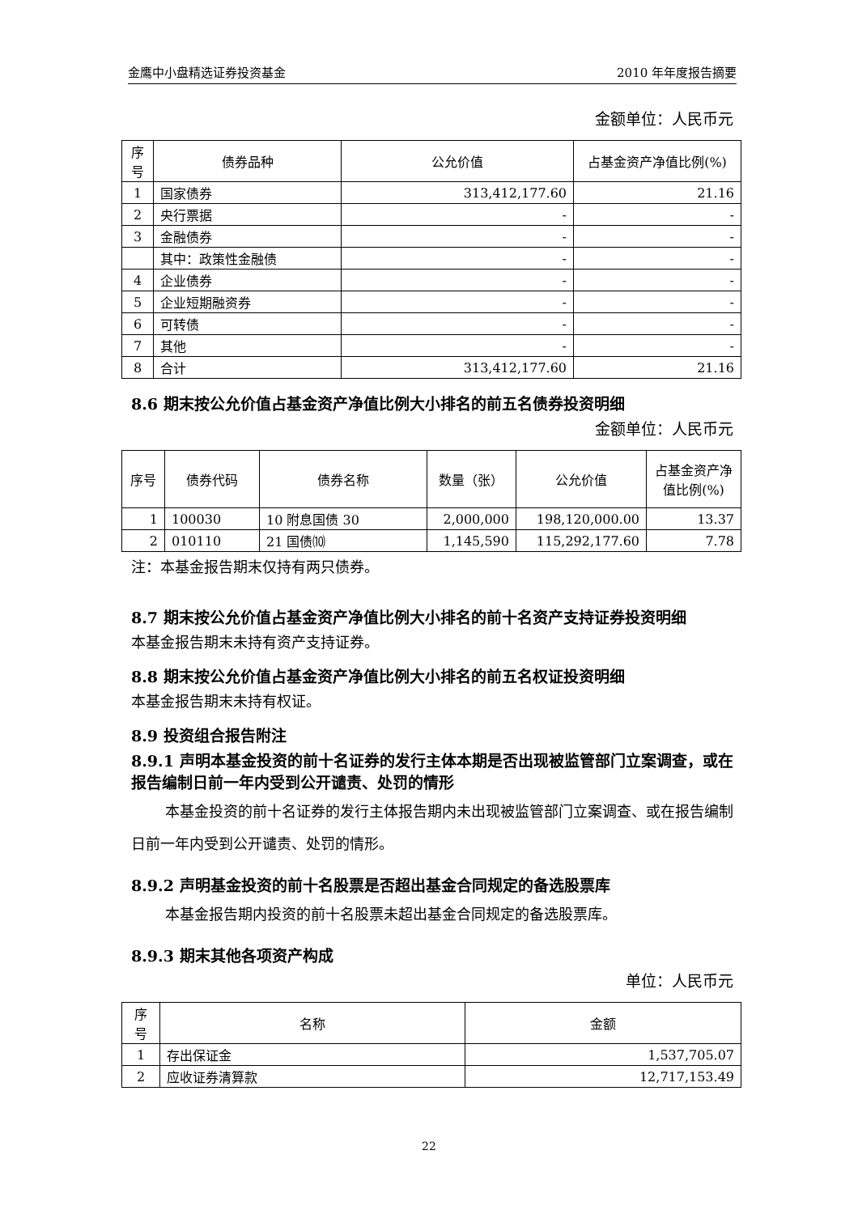金鹰中小盘精选证券投资基金 2010 年年度报告摘要
金额单位：人民币元
| 序号 | 债券品种 | 公允价值 | 占基金资产净值比例(%) |
| --- | --- | --- | --- |
| 1 | 国家债券 | 313,412,177.60 | 21.16 |
| 2 | 央行票据 | - | - |
| 3 | 金融债券 | - | - |
| | 其中：政策性金融债 | - | - |
| 4 | 企业债券 | - | - |
| 5 | 企业短期融资券 | - | - |
| 6 | 可转债 | - | - |
| 7 | 其他 | - | - |
| 8 | 合计 | 313,412,177.60 | 21.16 |
8.6 期末按公允价值占基金资产净值比例大小排名的前五名债券投资明细
金额单位：人民币元
| 序号 | 债券代码 | 债券名称 | 数量（张） | 公允价值 | 占基金资产净值比例(%) |
| --- | --- | --- | --- | --- | --- |
| 1 | 100030 | 10 附息国债 30 | 2,000,000 | 198,120,000.00 | 13.37 |
| 2 | 010110 | 21 国债⑽ | 1,145,590 | 115,292,177.60 | 7.78 |
注：本基金报告期末仅持有两只债券。
8.7 期末按公允价值占基金资产净值比例大小排名的前十名资产支持证券投资明细
本基金报告期末未持有资产支持证券。
8.8 期末按公允价值占基金资产净值比例大小排名的前五名权证投资明细
本基金报告期末未持有权证。
8.9 投资组合报告附注
8.9.1 声明本基金投资的前十名证券的发行主体本期是否出现被监管部门立案调查，或在报告编制日前一年内受到公开谴责、处罚的情形
本基金投资的前十名证券的发行主体报告期内未出现被监管部门立案调查、或在报告编制日前一年内受到公开谴责、处罚的情形。
8.9.2 声明基金投资的前十名股票是否超出基金合同规定的备选股票库
本基金报告期内投资的前十名股票未超出基金合同规定的备选股票库。
8.9.3 期末其他各项资产构成
单位：人民币元
| 序号 | 名称 | 金额 |
| --- | --- | --- |
| 1 | 存出保证金 | 1,537,705.07 |
| 2 | 应收证券清算款 | 12,717,153.49 |
22